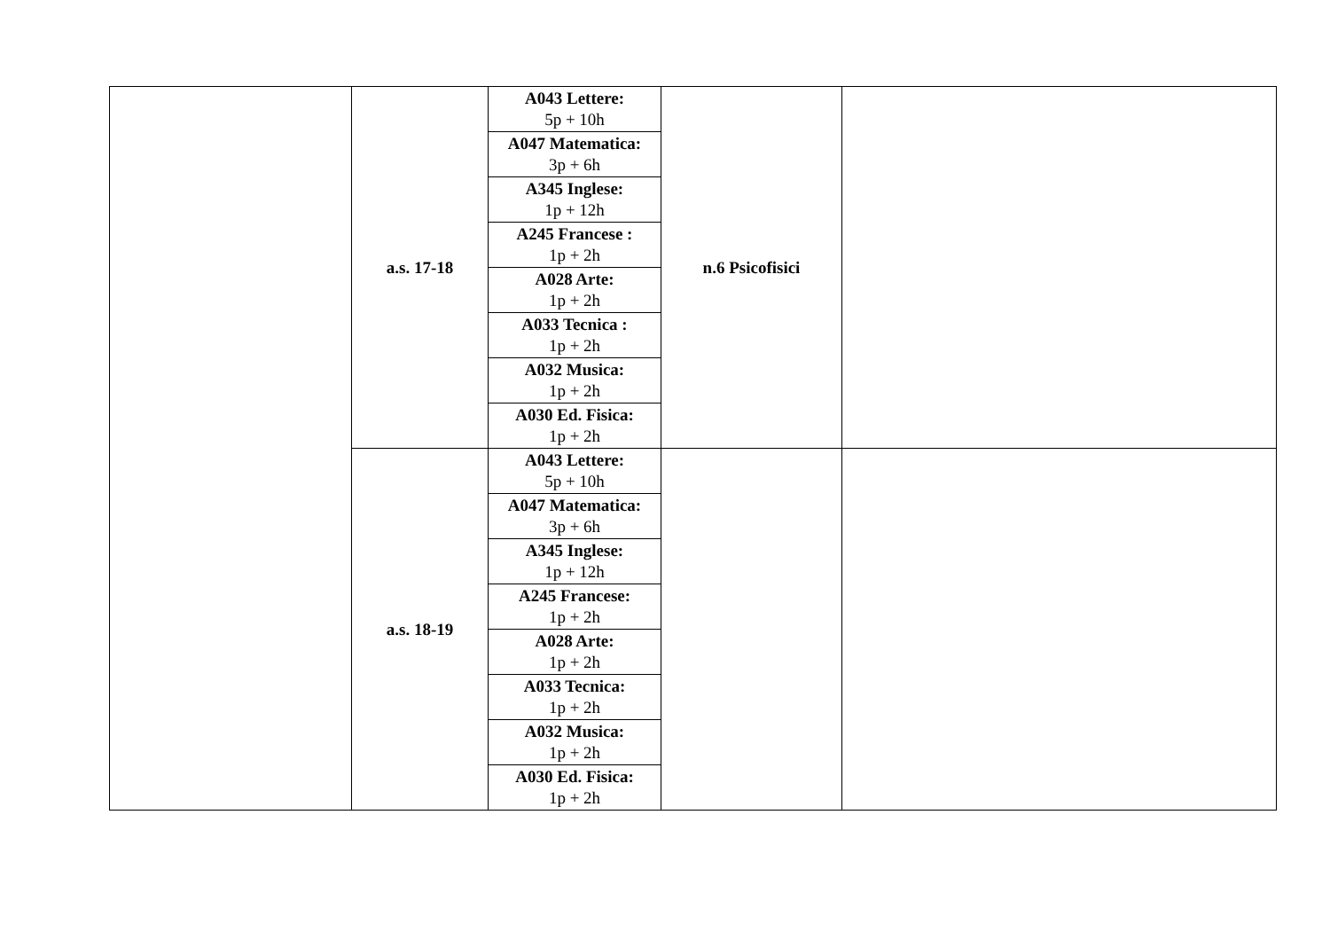| | a.s. 17-18 | A043 Lettere: 5p + 10h | n.6 Psicofisici | |
| | | A047 Matematica: 3p + 6h | | |
| | | A345 Inglese: 1p + 12h | | |
| | | A245 Francese : 1p + 2h | | |
| | | A028 Arte: 1p + 2h | | |
| | | A033 Tecnica : 1p + 2h | | |
| | | A032 Musica: 1p + 2h | | |
| | | A030 Ed. Fisica: 1p + 2h | | |
| | a.s. 18-19 | A043 Lettere: 5p + 10h | | |
| | | A047 Matematica: 3p + 6h | | |
| | | A345 Inglese: 1p + 12h | | |
| | | A245 Francese: 1p + 2h | | |
| | | A028 Arte: 1p + 2h | | |
| | | A033 Tecnica: 1p + 2h | | |
| | | A032 Musica: 1p + 2h | | |
| | | A030 Ed. Fisica: 1p + 2h | | |